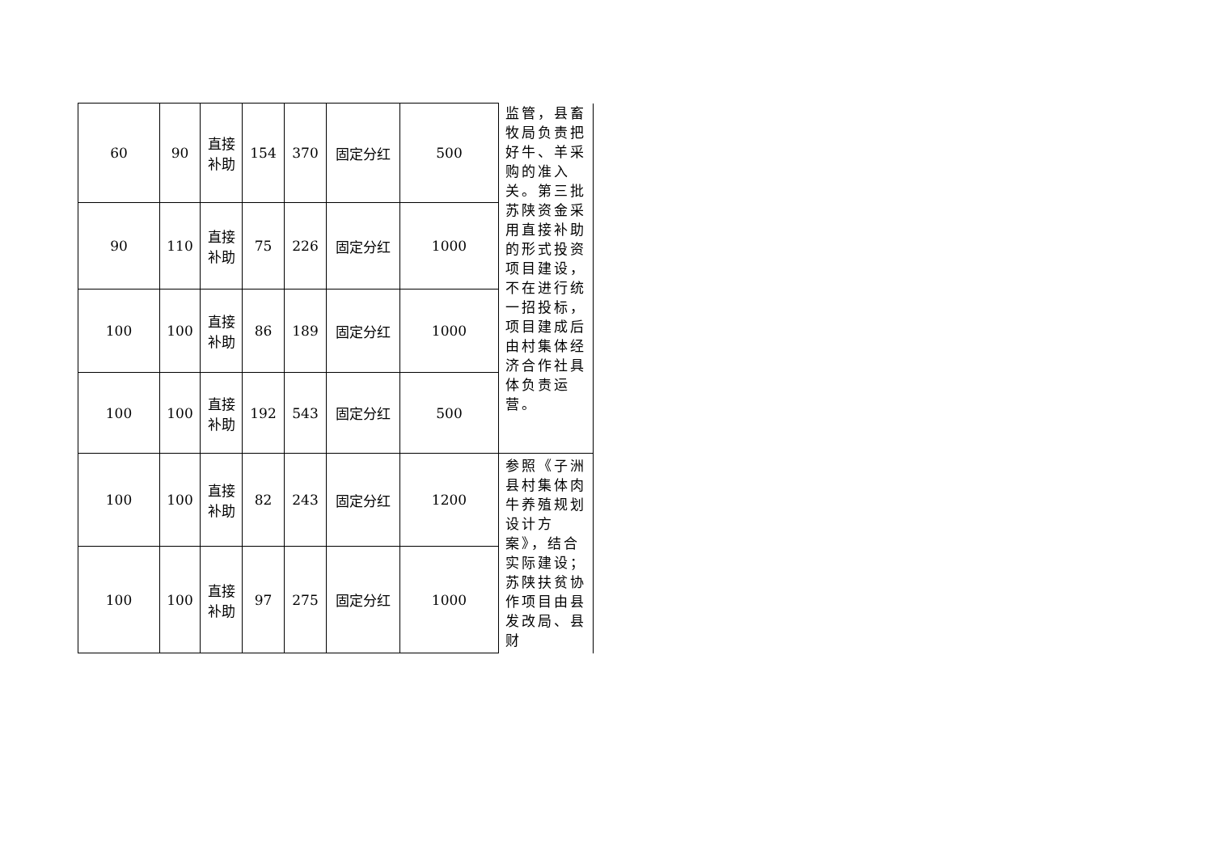| 60 | 90 | 直接 补助 | 154 | 370 | 固定分红 | 500 | 监管，县畜牧局负责把好牛、羊采购的准入关。第三批苏陕资金采用直接补助的形式投资项目建设，不在进行统一招投标，项目建成后由村集体经济合作社具体负责运营。 |
| 90 | 110 | 直接 补助 | 75 | 226 | 固定分红 | 1000 | |
| 100 | 100 | 直接 补助 | 86 | 189 | 固定分红 | 1000 | |
| 100 | 100 | 直接 补助 | 192 | 543 | 固定分红 | 500 | |
| 100 | 100 | 直接 补助 | 82 | 243 | 固定分红 | 1200 | 参照《子洲县村集体肉牛养殖规划设计方案》，结合实际建设；苏陕扶贫协作项目由县发改局、县财 |
| 100 | 100 | 直接 补助 | 97 | 275 | 固定分红 | 1000 | |